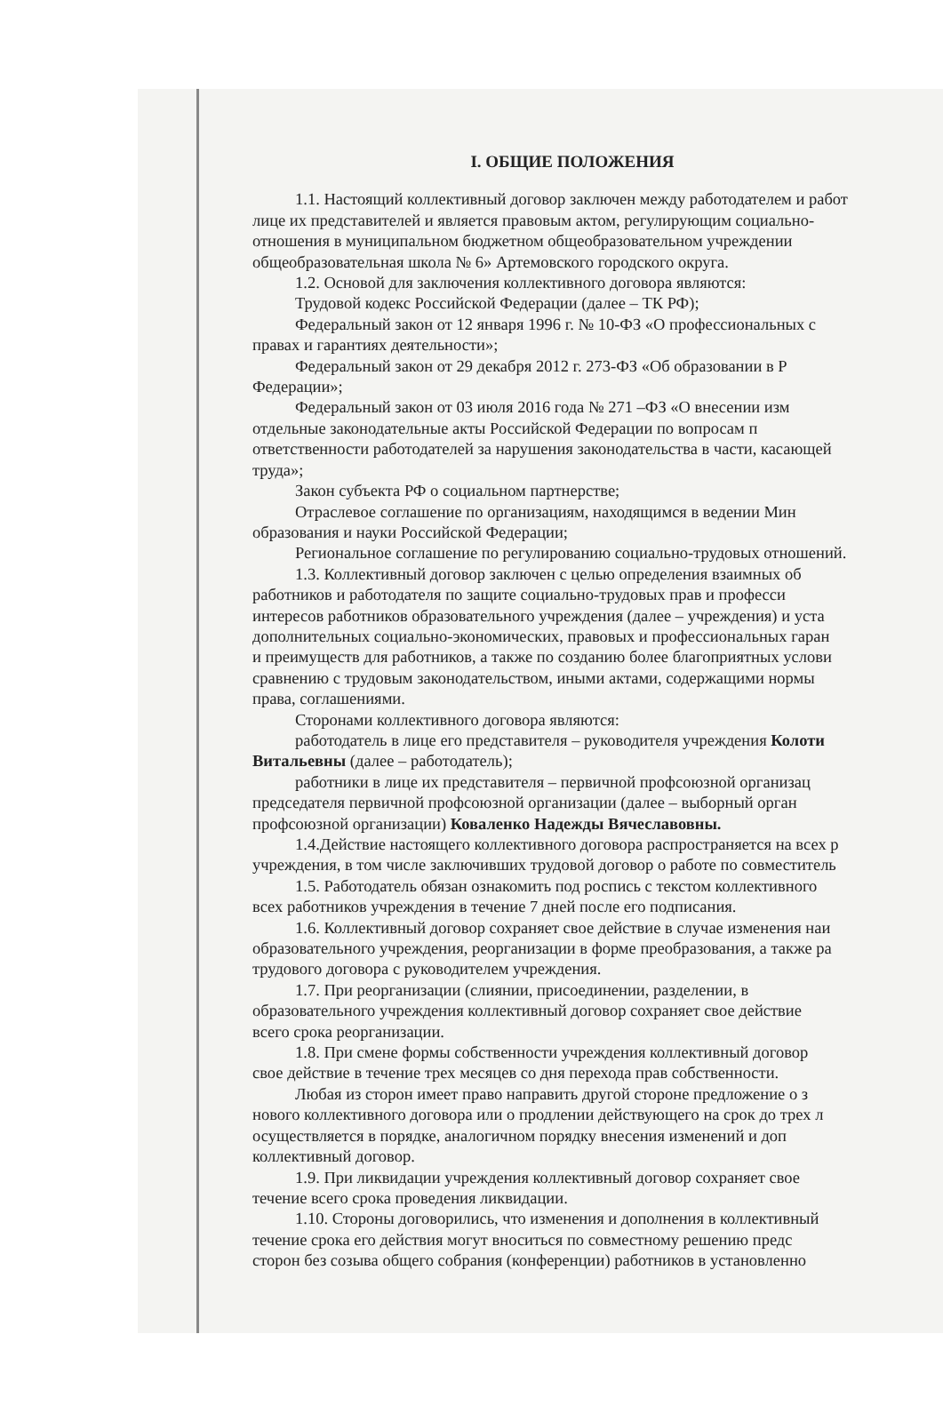I. ОБЩИЕ ПОЛОЖЕНИЯ
1.1. Настоящий коллективный договор заключен между работодателем и работ
лице их представителей и является правовым актом, регулирующим социально-
отношения в муниципальном бюджетном общеобразовательном учреждении
общеобразовательная школа № 6» Артемовского городского округа.
1.2. Основой для заключения коллективного договора являются:
Трудовой кодекс Российской Федерации (далее – ТК РФ);
Федеральный закон от 12 января 1996 г. № 10-ФЗ «О профессиональных с
правах и гарантиях деятельности»;
Федеральный закон от 29 декабря 2012 г. 273-ФЗ «Об образовании в Р
Федерации»;
Федеральный закон от 03 июля 2016 года № 271 –ФЗ «О внесении изм
отдельные законодательные акты Российской Федерации по вопросам п
ответственности работодателей за нарушения законодательства в части, касающей
труда»;
Закон субъекта РФ о социальном партнерстве;
Отраслевое соглашение по организациям, находящимся в ведении Мин
образования и науки Российской Федерации;
Региональное соглашение по регулированию социально-трудовых отношений.
1.3. Коллективный договор заключен с целью определения взаимных об
работников и работодателя по защите социально-трудовых прав и професси
интересов работников образовательного учреждения (далее – учреждения) и уста
дополнительных социально-экономических, правовых и профессиональных гаран
и преимуществ для работников, а также по созданию более благоприятных услови
сравнению с трудовым законодательством, иными актами, содержащими нормы
права, соглашениями.
Сторонами коллективного договора являются:
работодатель в лице его представителя – руководителя учреждения Колоти
Витальевны (далее – работодатель);
работники в лице их представителя – первичной профсоюзной организац
председателя первичной профсоюзной организации (далее – выборный орган
профсоюзной организации) Коваленко Надежды Вячеславовны.
1.4.Действие настоящего коллективного договора распространяется на всех р
учреждения, в том числе заключивших трудовой договор о работе по совместитель
1.5. Работодатель обязан ознакомить под роспись с текстом коллективного
всех работников учреждения в течение 7 дней после его подписания.
1.6. Коллективный договор сохраняет свое действие в случае изменения наи
образовательного учреждения, реорганизации в форме преобразования, а также ра
трудового договора с руководителем учреждения.
1.7. При реорганизации (слиянии, присоединении, разделении, в
образовательного учреждения коллективный договор сохраняет свое действие
всего срока реорганизации.
1.8. При смене формы собственности учреждения коллективный договор
свое действие в течение трех месяцев со дня перехода прав собственности.
Любая из сторон имеет право направить другой стороне предложение о з
нового коллективного договора или о продлении действующего на срок до трех л
осуществляется в порядке, аналогичном порядку внесения изменений и доп
коллективный договор.
1.9. При ликвидации учреждения коллективный договор сохраняет свое
течение всего срока проведения ликвидации.
1.10. Стороны договорились, что изменения и дополнения в коллективный
течение срока его действия могут вноситься по совместному решению предс
сторон без созыва общего собрания (конференции) работников в установленно